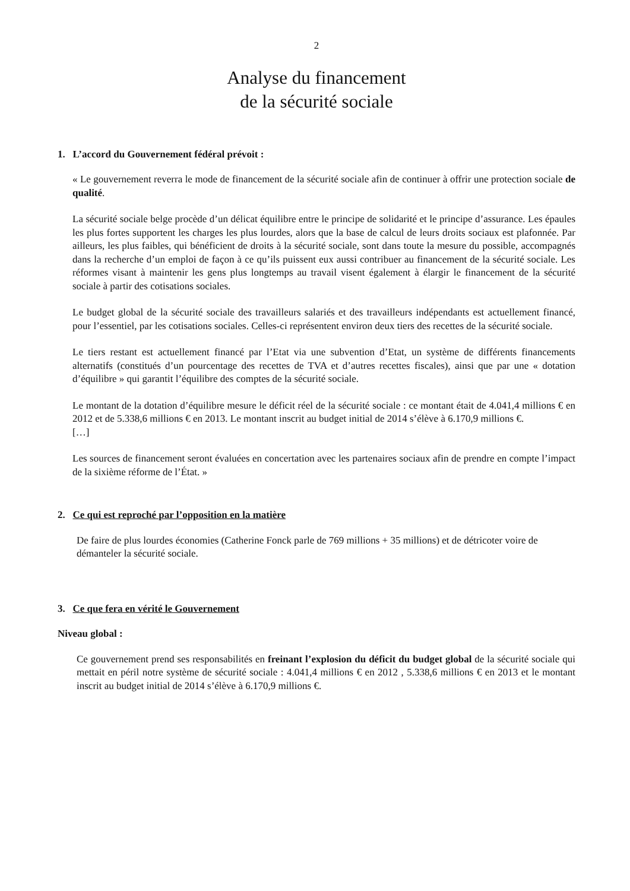2
Analyse du financement
de la sécurité sociale
1. L’accord du Gouvernement fédéral prévoit :
« Le gouvernement reverra le mode de financement de la sécurité sociale afin de continuer à offrir une protection sociale de qualité.
La sécurité sociale belge procède d’un délicat équilibre entre le principe de solidarité et le principe d’assurance. Les épaules les plus fortes supportent les charges les plus lourdes, alors que la base de calcul de leurs droits sociaux est plafonnée. Par ailleurs, les plus faibles, qui bénéficient de droits à la sécurité sociale, sont dans toute la mesure du possible, accompagnés dans la recherche d’un emploi de façon à ce qu’ils puissent eux aussi contribuer au financement de la sécurité sociale. Les réformes visant à maintenir les gens plus longtemps au travail visent également à élargir le financement de la sécurité sociale à partir des cotisations sociales.
Le budget global de la sécurité sociale des travailleurs salariés et des travailleurs indépendants est actuellement financé, pour l’essentiel, par les cotisations sociales. Celles-ci représentent environ deux tiers des recettes de la sécurité sociale.
Le tiers restant est actuellement financé par l’Etat via une subvention d’Etat, un système de différents financements alternatifs (constitués d’un pourcentage des recettes de TVA et d’autres recettes fiscales), ainsi que par une « dotation d’équilibre » qui garantit l’équilibre des comptes de la sécurité sociale.
Le montant de la dotation d’équilibre mesure le déficit réel de la sécurité sociale : ce montant était de 4.041,4 millions € en 2012 et de 5.338,6 millions € en 2013. Le montant inscrit au budget initial de 2014 s’élève à 6.170,9 millions €.
[…]
Les sources de financement seront évaluées en concertation avec les partenaires sociaux afin de prendre en compte l’impact de la sixième réforme de l’État. »
2. Ce qui est reproché par l’opposition en la matière
De faire de plus lourdes économies (Catherine Fonck parle de 769 millions + 35 millions) et de détricoter voire de démanteler la sécurité sociale.
3. Ce que fera en vérité le Gouvernement
Niveau global :
Ce gouvernement prend ses responsabilités en freinant l’explosion du déficit du budget global de la sécurité sociale qui mettait en péril notre système de sécurité sociale : 4.041,4 millions € en 2012 , 5.338,6 millions € en 2013 et le montant inscrit au budget initial de 2014 s’élève à 6.170,9 millions €.